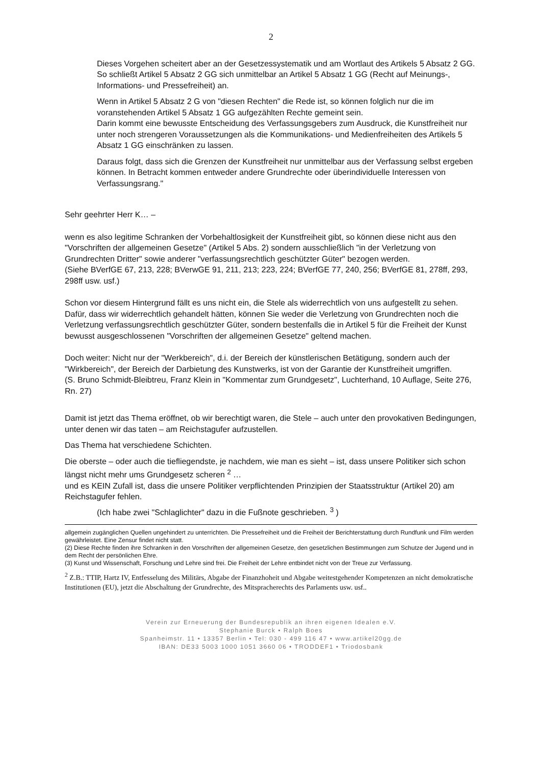2
Dieses Vorgehen scheitert aber an der Gesetzessystematik und am Wortlaut des Artikels 5 Absatz 2 GG. So schließt Artikel 5 Absatz 2 GG sich unmittelbar an Artikel 5 Absatz 1 GG (Recht auf Meinungs-, Informations- und Pressefreiheit) an.
Wenn in Artikel 5 Absatz 2 G von "diesen Rechten" die Rede ist, so können folglich nur die im voranstehenden Artikel 5 Absatz 1 GG aufgezählten Rechte gemeint sein.
Darin kommt eine bewusste Entscheidung des Verfassungsgebers zum Ausdruck, die Kunstfreiheit nur unter noch strengeren Voraussetzungen als die Kommunikations- und Medienfreiheiten des Artikels 5 Absatz 1 GG einschränken zu lassen.
Daraus folgt, dass sich die Grenzen der Kunstfreiheit nur unmittelbar aus der Verfassung selbst ergeben können. In Betracht kommen entweder andere Grundrechte oder überindividuelle Interessen von Verfassungsrang."
Sehr geehrter Herr K… –
wenn es also legitime Schranken der Vorbehaltlosigkeit der Kunstfreiheit gibt, so können diese nicht aus den "Vorschriften der allgemeinen Gesetze" (Artikel 5 Abs. 2) sondern ausschließlich "in der Verletzung von Grundrechten Dritter" sowie anderer "verfassungsrechtlich geschützter Güter" bezogen werden.
(Siehe BVerfGE 67, 213, 228; BVerwGE 91, 211, 213; 223, 224; BVerfGE 77, 240, 256; BVerfGE 81, 278ff, 293, 298ff usw. usf.)
Schon vor diesem Hintergrund fällt es uns nicht ein, die Stele als widerrechtlich von uns aufgestellt zu sehen. Dafür, dass wir widerrechtlich gehandelt hätten, können Sie weder die Verletzung von Grundrechten noch die Verletzung verfassungsrechtlich geschützter Güter, sondern bestenfalls die in Artikel 5 für die Freiheit der Kunst bewusst ausgeschlossenen "Vorschriften der allgemeinen Gesetze" geltend machen.
Doch weiter: Nicht nur der "Werkbereich", d.i. der Bereich der künstlerischen Betätigung, sondern auch der "Wirkbereich", der Bereich der Darbietung des Kunstwerks, ist von der Garantie der Kunstfreiheit umgriffen.
(S. Bruno Schmidt-Bleibtreu, Franz Klein in "Kommentar zum Grundgesetz", Luchterhand, 10 Auflage, Seite 276, Rn. 27)
Damit ist jetzt das Thema eröffnet, ob wir berechtigt waren, die Stele – auch unter den provokativen Bedingungen, unter denen wir das taten – am Reichstagufer aufzustellen.
Das Thema hat verschiedene Schichten.
Die oberste – oder auch die tiefliegendste, je nachdem, wie man es sieht – ist, dass unsere Politiker sich schon längst nicht mehr ums Grundgesetz scheren <sup>2</sup> …
und es KEIN Zufall ist, dass die unsere Politiker verpflichtenden Prinzipien der Staatsstruktur (Artikel 20) am Reichstagufer fehlen.
(Ich habe zwei "Schlaglichter" dazu in die Fußnote geschrieben. <sup>3</sup> )
allgemein zugänglichen Quellen ungehindert zu unterrichten. Die Pressefreiheit und die Freiheit der Berichterstattung durch Rundfunk und Film werden gewährleistet. Eine Zensur findet nicht statt.
(2) Diese Rechte finden ihre Schranken in den Vorschriften der allgemeinen Gesetze, den gesetzlichen Bestimmungen zum Schutze der Jugend und in dem Recht der persönlichen Ehre.
(3) Kunst und Wissenschaft, Forschung und Lehre sind frei. Die Freiheit der Lehre entbindet nicht von der Treue zur Verfassung.
<sup>2</sup> Z.B.: TTIP, Hartz IV, Entfesselung des Militärs, Abgabe der Finanzhoheit und Abgabe weitestgehender Kompetenzen an nicht demokratische Institutionen (EU), jetzt die Abschaltung der Grundrechte, des Mitspracherechts des Parlaments usw. usf..
Verein zur Erneuerung der Bundesrepublik an ihren eigenen Idealen e.V.
Stephanie Burck • Ralph Boes
Spanheimstr. 11 • 13357 Berlin • Tel: 030 - 499 116 47 • www.artikel20gg.de
IBAN: DE33 5003 1000 1051 3660 06 • TRODDEF1 • Triodosbank